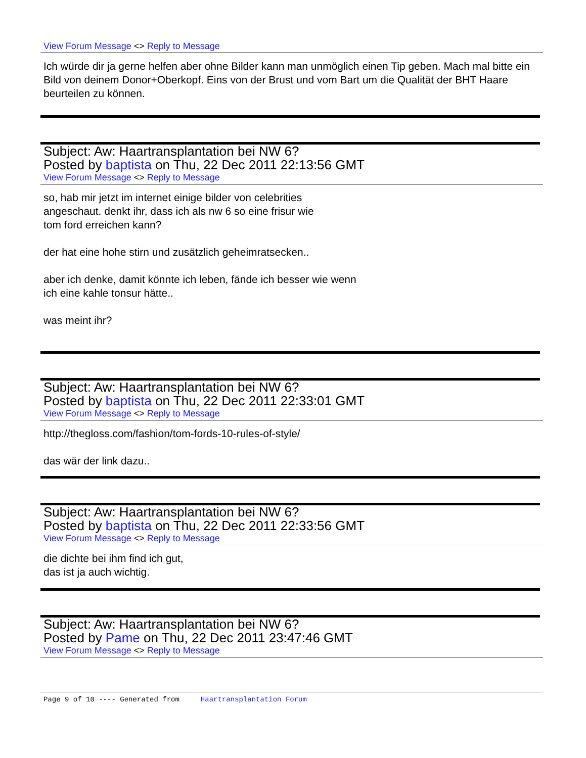View Forum Message <> Reply to Message
Ich würde dir ja gerne helfen aber ohne Bilder kann man unmöglich einen Tip geben. Mach mal bitte ein Bild von deinem Donor+Oberkopf. Eins von der Brust und vom Bart um die Qualität der BHT Haare beurteilen zu können.
Subject: Aw: Haartransplantation bei NW 6?
Posted by baptista on Thu, 22 Dec 2011 22:13:56 GMT
View Forum Message <> Reply to Message
so, hab mir jetzt im internet einige bilder von celebrities
angeschaut. denkt ihr, dass ich als nw 6 so eine frisur wie
tom ford erreichen kann?
der hat eine hohe stirn und zusätzlich geheimratsecken..
aber ich denke, damit könnte ich leben, fände ich besser wie wenn
ich eine kahle tonsur hätte..
was meint ihr?
Subject: Aw: Haartransplantation bei NW 6?
Posted by baptista on Thu, 22 Dec 2011 22:33:01 GMT
View Forum Message <> Reply to Message
http://thegloss.com/fashion/tom-fords-10-rules-of-style/
das wär der link dazu..
Subject: Aw: Haartransplantation bei NW 6?
Posted by baptista on Thu, 22 Dec 2011 22:33:56 GMT
View Forum Message <> Reply to Message
die dichte bei ihm find ich gut,
das ist ja auch wichtig.
Subject: Aw: Haartransplantation bei NW 6?
Posted by Pame on Thu, 22 Dec 2011 23:47:46 GMT
View Forum Message <> Reply to Message
Page 9 of 10 ---- Generated from Haartransplantation Forum